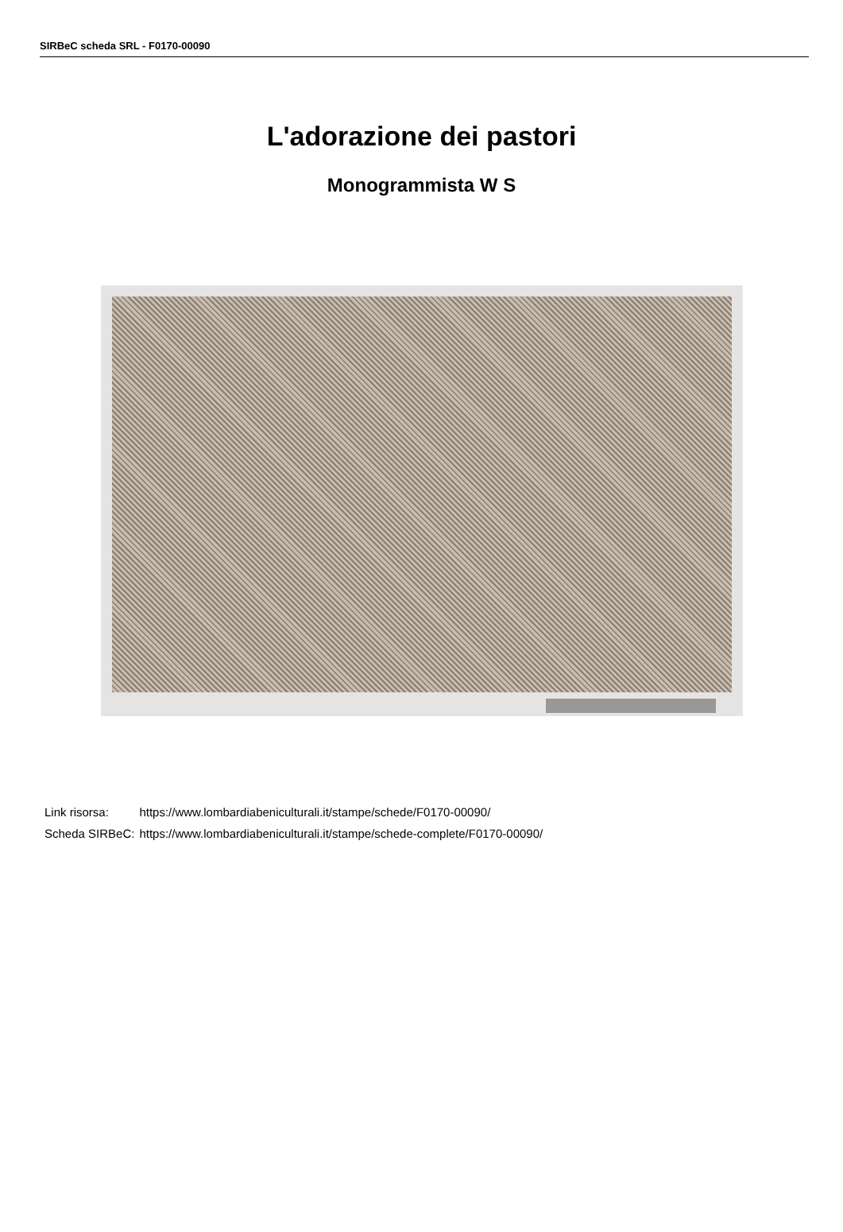SIRBeC scheda SRL - F0170-00090
L'adorazione dei pastori
Monogrammista W S
| Link risorsa: | https://www.lombardiabeniculturali.it/stampe/schede/F0170-00090/ |
| Scheda SIRBeC: | https://www.lombardiabeniculturali.it/stampe/schede-complete/F0170-00090/ |